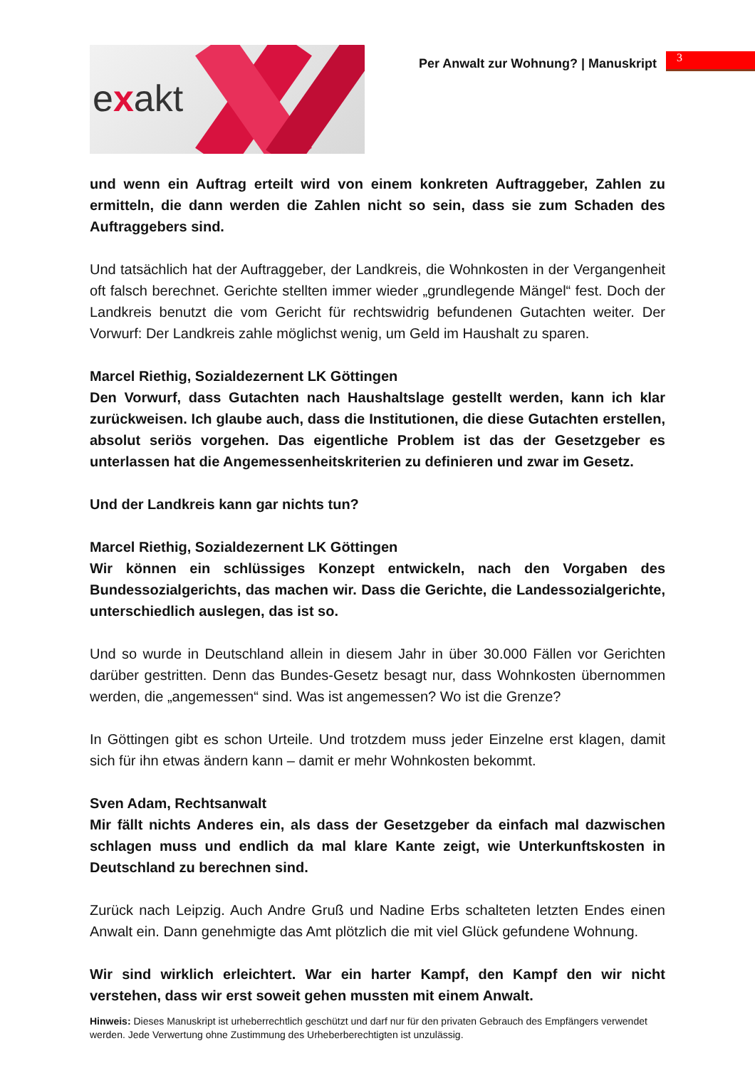exakt
Per Anwalt zur Wohnung? | Manuskript
3
und wenn ein Auftrag erteilt wird von einem konkreten Auftraggeber, Zahlen zu ermitteln, die dann werden die Zahlen nicht so sein, dass sie zum Schaden des Auftraggebers sind.
Und tatsächlich hat der Auftraggeber, der Landkreis, die Wohnkosten in der Vergangenheit oft falsch berechnet. Gerichte stellten immer wieder „grundlegende Mängel“ fest. Doch der Landkreis benutzt die vom Gericht für rechtswidrig befundenen Gutachten weiter. Der Vorwurf: Der Landkreis zahle möglichst wenig, um Geld im Haushalt zu sparen.
Marcel Riethig, Sozialdezernent LK Göttingen
Den Vorwurf, dass Gutachten nach Haushaltslage gestellt werden, kann ich klar zurückweisen. Ich glaube auch, dass die Institutionen, die diese Gutachten erstellen, absolut seriös vorgehen. Das eigentliche Problem ist das der Gesetzgeber es unterlassen hat die Angemessenheitskriterien zu definieren und zwar im Gesetz.
Und der Landkreis kann gar nichts tun?
Marcel Riethig, Sozialdezernent LK Göttingen
Wir können ein schlüssiges Konzept entwickeln, nach den Vorgaben des Bundessozialgerichts, das machen wir. Dass die Gerichte, die Landessozialgerichte, unterschiedlich auslegen, das ist so.
Und so wurde in Deutschland allein in diesem Jahr in über 30.000 Fällen vor Gerichten darüber gestritten. Denn das Bundes-Gesetz besagt nur, dass Wohnkosten übernommen werden, die „angemessen“ sind. Was ist angemessen? Wo ist die Grenze?
In Göttingen gibt es schon Urteile. Und trotzdem muss jeder Einzelne erst klagen, damit sich für ihn etwas ändern kann – damit er mehr Wohnkosten bekommt.
Sven Adam, Rechtsanwalt
Mir fällt nichts Anderes ein, als dass der Gesetzgeber da einfach mal dazwischen schlagen muss und endlich da mal klare Kante zeigt, wie Unterkunftskosten in Deutschland zu berechnen sind.
Zurück nach Leipzig. Auch Andre Gruß und Nadine Erbs schalteten letzten Endes einen Anwalt ein. Dann genehmigte das Amt plötzlich die mit viel Glück gefundene Wohnung.
Wir sind wirklich erleichtert. War ein harter Kampf, den Kampf den wir nicht verstehen, dass wir erst soweit gehen mussten mit einem Anwalt.
Hinweis: Dieses Manuskript ist urheberrechtlich geschützt und darf nur für den privaten Gebrauch des Empfängers verwendet werden. Jede Verwertung ohne Zustimmung des Urheberberechtigten ist unzulässig.